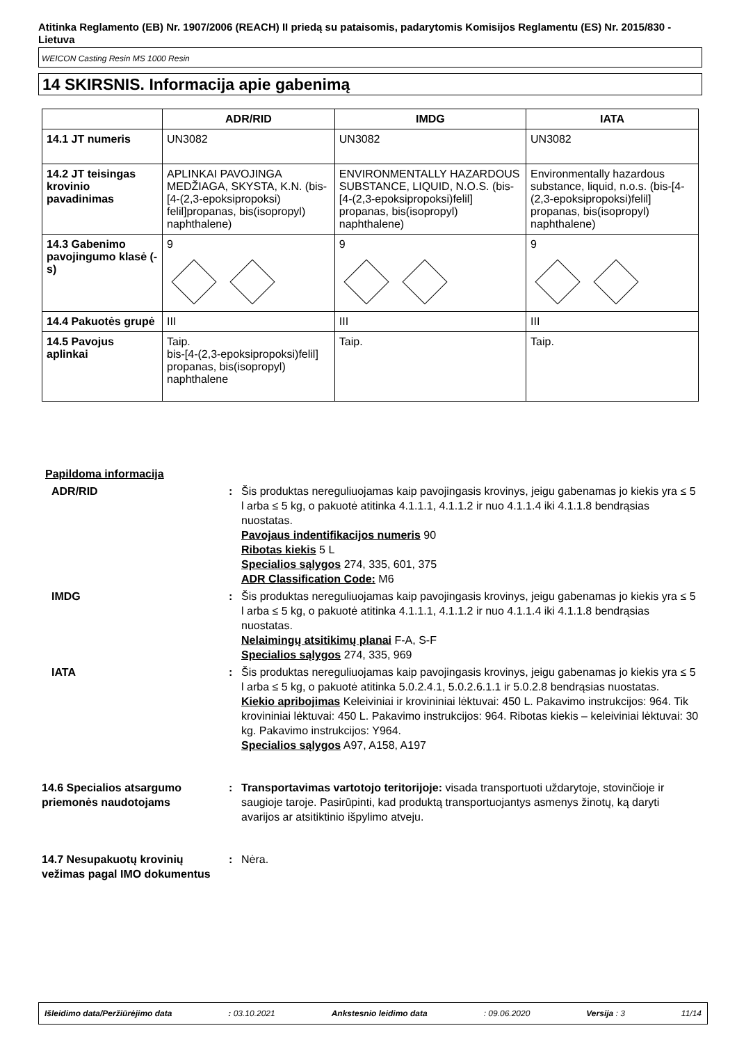Atitinka Reglamento (EB) Nr. 1907/2006 (REACH) II priedą su pataisomis, padarytomis Komisijos Reglamentu (ES) Nr. 2015/830 - Lietuva
WEICON Casting Resin MS 1000 Resin
14 SKIRSNIS. Informacija apie gabenimą
| | ADR/RID | IMDG | IATA |
| --- | --- | --- | --- |
| 14.1 JT numeris | UN3082 | UN3082 | UN3082 |
| 14.2 JT teisingas krovinio pavadinimas | APLINKAI PAVOJINGA MEDŽIAGA, SKYSTA, K.N. (bis-[4-(2,3-epoksipropoksi) felil]propanas, bis(isopropyl) naphthalene) | ENVIRONMENTALLY HAZARDOUS SUBSTANCE, LIQUID, N.O.S. (bis-[4-(2,3-epoksipropoksi)felil] propanas, bis(isopropyl) naphthalene) | Environmentally hazardous substance, liquid, n.o.s. (bis-[4-(2,3-epoksipropoksi)felil] propanas, bis(isopropyl) naphthalene) |
| 14.3 Gabenimo pavojingumo klasė (-s) | 9 | 9 | 9 |
| 14.4 Pakuotės grupė | III | III | III |
| 14.5 Pavojus aplinkai | Taip. bis-[4-(2,3-epoksipropoksi)felil] propanas, bis(isopropyl) naphthalene | Taip. | Taip. |
Papildoma informacija
ADR/RID : Šis produktas nereguliuojamas kaip pavojingasis krovinys, jeigu gabenamas jo kiekis yra ≤ 5 l arba ≤ 5 kg, o pakuotė atitinka 4.1.1.1, 4.1.1.2 ir nuo 4.1.1.4 iki 4.1.1.8 bendrąsias nuostatas.
Pavojaus indentifikacijos numeris 90
Ribotas kiekis 5 L
Specialios sąlygos 274, 335, 601, 375
ADR Classification Code: M6
IMDG : Šis produktas nereguliuojamas kaip pavojingasis krovinys, jeigu gabenamas jo kiekis yra ≤ 5 l arba ≤ 5 kg, o pakuotė atitinka 4.1.1.1, 4.1.1.2 ir nuo 4.1.1.4 iki 4.1.1.8 bendrąsias nuostatas.
Nelaimingų atsitikimų planai F-A, S-F
Specialios sąlygos 274, 335, 969
IATA : Šis produktas nereguliuojamas kaip pavojingasis krovinys, jeigu gabenamas jo kiekis yra ≤ 5 l arba ≤ 5 kg, o pakuotė atitinka 5.0.2.4.1, 5.0.2.6.1.1 ir 5.0.2.8 bendrąsias nuostatas.
Kiekio apribojimas Keleiviniai ir krovininiai lėktuvai: 450 L. Pakavimo instrukcijos: 964. Tik krovininiai lėktuvai: 450 L. Pakavimo instrukcijos: 964. Ribotas kiekis – keleiviniai lėktuvai: 30 kg. Pakavimo instrukcijos: Y964.
Specialios sąlygos A97, A158, A197
14.6 Specialios atsargumo priemonės naudotojams
: Transportavimas vartotojo teritorijoje: visada transportuoti uždarytoje, stovinčioje ir saugioje taroje. Pasirūpinti, kad produktą transportuojantys asmenys žinotų, ką daryti avarijos ar atsitiktinio išpylimo atveju.
14.7 Nesupakuotų krovinių vežimas pagal IMO dokumentus
: Nėra.
Išleidimo data/Peržiūrėjimo data: 03.10.2021 Ankstesnio leidimo data: 09.06.2020 Versija : 3 11/14